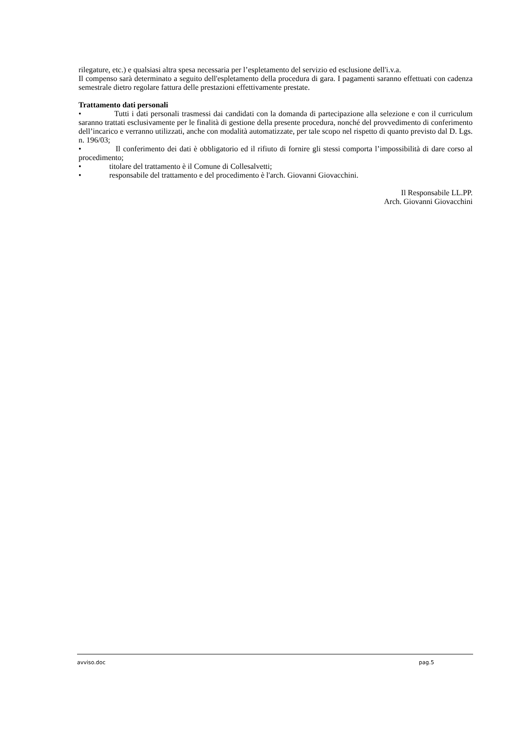rilegature, etc.) e qualsiasi altra spesa necessaria per l’espletamento del servizio ed esclusione dell'i.v.a.
Il compenso sarà determinato a seguito dell'espletamento della procedura di gara. I pagamenti saranno effettuati con cadenza semestrale dietro regolare fattura delle prestazioni effettivamente prestate.
Trattamento dati personali
• Tutti i dati personali trasmessi dai candidati con la domanda di partecipazione alla selezione e con il curriculum saranno trattati esclusivamente per le finalità di gestione della presente procedura, nonché del provvedimento di conferimento dell’incarico e verranno utilizzati, anche con modalità automatizzate, per tale scopo nel rispetto di quanto previsto dal D. Lgs. n. 196/03;
• Il conferimento dei dati è obbligatorio ed il rifiuto di fornire gli stessi comporta l’impossibilità di dare corso al procedimento;
• titolare del trattamento è il Comune di Collesalvetti;
• responsabile del trattamento e del procedimento è l'arch. Giovanni Giovacchini.
Il Responsabile LL.PP.
Arch. Giovanni Giovacchini
avviso.doc pag.5